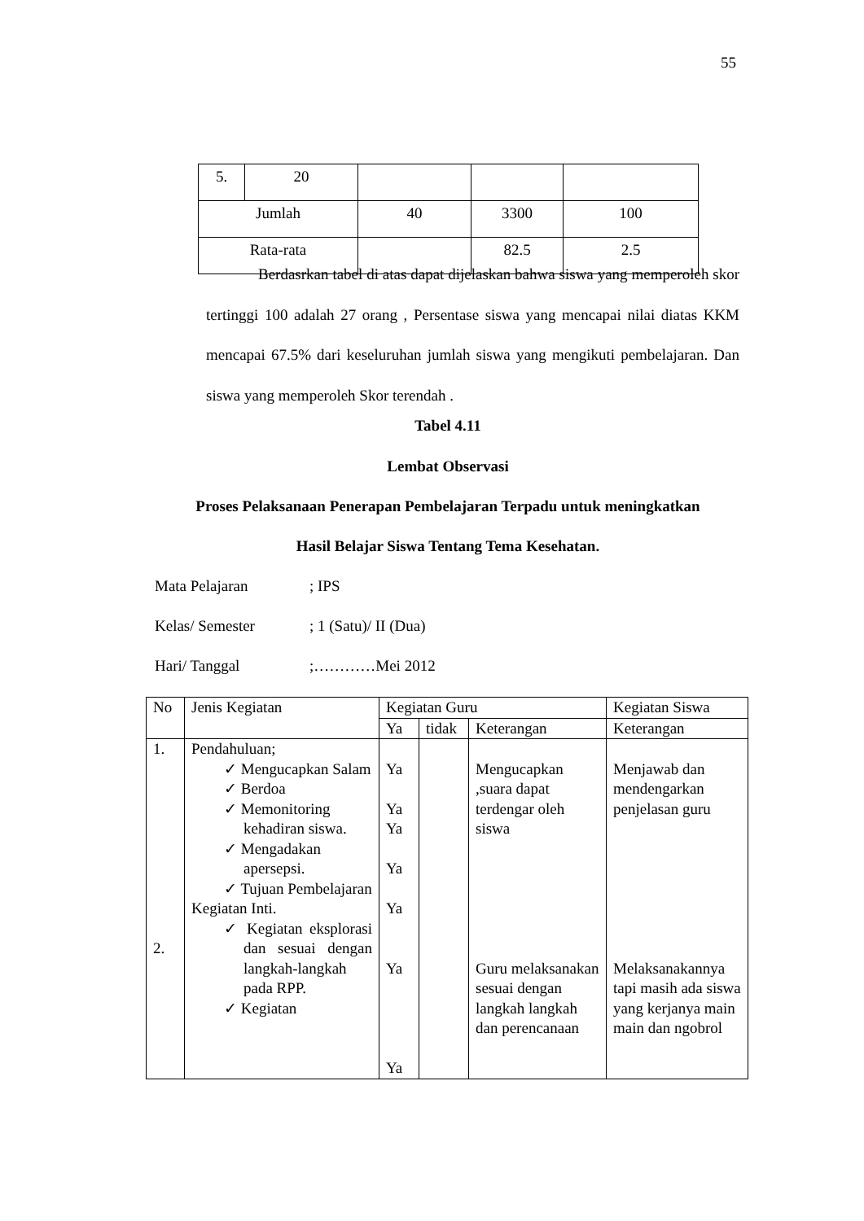55
| 5. | 20 | | | |
| Jumlah | | 40 | 3300 | 100 |
| Rata-rata | | | 82.5 | 2.5 |
Berdasrkan tabel di atas dapat dijelaskan bahwa siswa yang memperoleh skor tertinggi 100 adalah 27 orang , Persentase siswa yang mencapai nilai diatas KKM mencapai 67.5% dari keseluruhan jumlah siswa yang mengikuti pembelajaran. Dan siswa yang memperoleh Skor terendah .
Tabel 4.11
Lembat Observasi
Proses Pelaksanaan Penerapan Pembelajaran Terpadu untuk meningkatkan
Hasil Belajar Siswa Tentang Tema Kesehatan.
Mata Pelajaran; IPS
Kelas/ Semester; 1 (Satu)/ II (Dua)
Hari/ Tanggal;…………Mei 2012
| No | Jenis Kegiatan | Kegiatan Guru | | | Kegiatan Siswa |
| --- | --- | --- | --- | --- | --- |
| | | Ya | tidak | Keterangan | Keterangan |
| 1. 2. | Pendahuluan; ✓ Mengucapkan Salam ✓ Berdoa ✓ Memonitoring kehadiran siswa. ✓ Mengadakan apersepsi. ✓ Tujuan Pembelajaran Kegiatan Inti. ✓ Kegiatan eksplorasi dan sesuai dengan langkah-langkah pada RPP. ✓ Kegiatan | Ya Ya Ya Ya Ya Ya Ya | | Mengucapkan ,suara dapat terdengar oleh siswa Guru melaksanakan sesuai dengan langkah langkah dan perencanaan | Menjawab dan mendengarkan penjelasan guru Melaksanakannya tapi masih ada siswa yang kerjanya main main dan ngobrol |